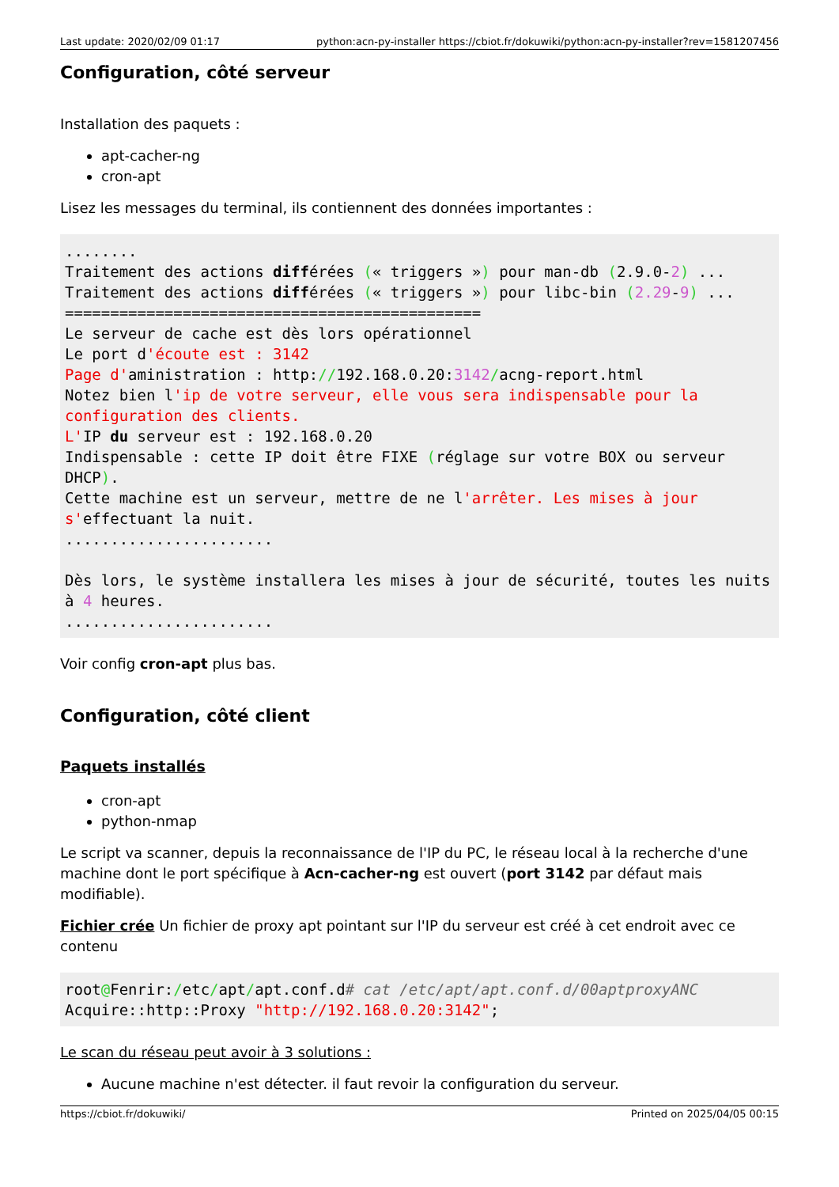Last update: 2020/02/09 01:17 python:acn-py-installer https://cbiot.fr/dokuwiki/python:acn-py-installer?rev=1581207456
Configuration, côté serveur
Installation des paquets :
apt-cacher-ng
cron-apt
Lisez les messages du terminal, ils contiennent des données importantes :
........
Traitement des actions différées (« triggers ») pour man-db (2.9.0-2) ...
Traitement des actions différées (« triggers ») pour libc-bin (2.29-9) ...
==============================================
Le serveur de cache est dès lors opérationnel
Le port d'écoute est : 3142
Page d'aministration : http://192.168.0.20:3142/acng-report.html
Notez bien l'ip de votre serveur, elle vous sera indispensable pour la configuration des clients.
L'IP du serveur est : 192.168.0.20
Indispensable : cette IP doit être FIXE (réglage sur votre BOX ou serveur DHCP).
Cette machine est un serveur, mettre de ne l'arrêter. Les mises à jour s'effectuant la nuit.
.......................

Dès lors, le système installera les mises à jour de sécurité, toutes les nuits  à 4 heures.
.......................
Voir config cron-apt plus bas.
Configuration, côté client
Paquets installés
cron-apt
python-nmap
Le script va scanner, depuis la reconnaissance de l'IP du PC, le réseau local à la recherche d'une machine dont le port spécifique à Acn-cacher-ng est ouvert (port 3142 par défaut mais modifiable).
Fichier crée Un fichier de proxy apt pointant sur l'IP du serveur est créé à cet endroit avec ce contenu
root@Fenrir:/etc/apt/apt.conf.d# cat /etc/apt/apt.conf.d/00aptproxyANC
Acquire::http::Proxy "http://192.168.0.20:3142";
Le scan du réseau peut avoir à 3 solutions :
Aucune machine n'est détecter. il faut revoir la configuration du serveur.
https://cbiot.fr/dokuwiki/ Printed on 2025/04/05 00:15